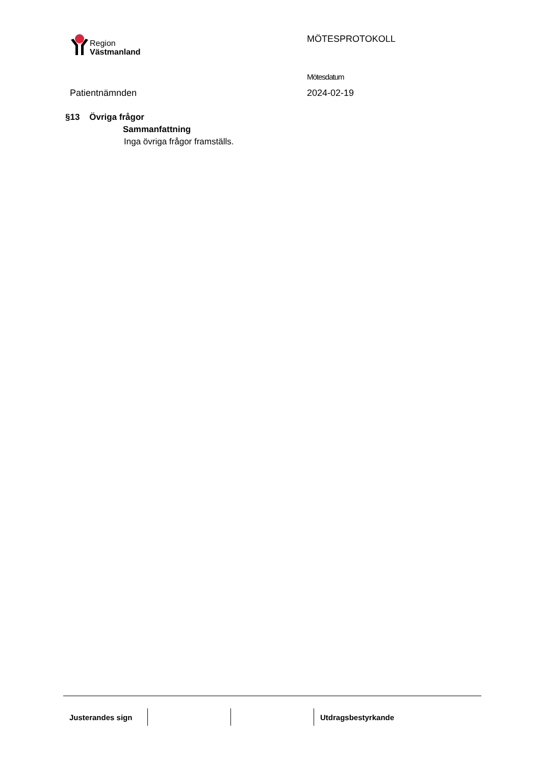Region
Västmanland
MÖTESPROTOKOLL
Mötesdatum
Patientnämnden 2024-02-19
§13 Övriga frågor
Sammanfattning
Inga övriga frågor framställs.
Justerandes sign Utdragsbestyrkande